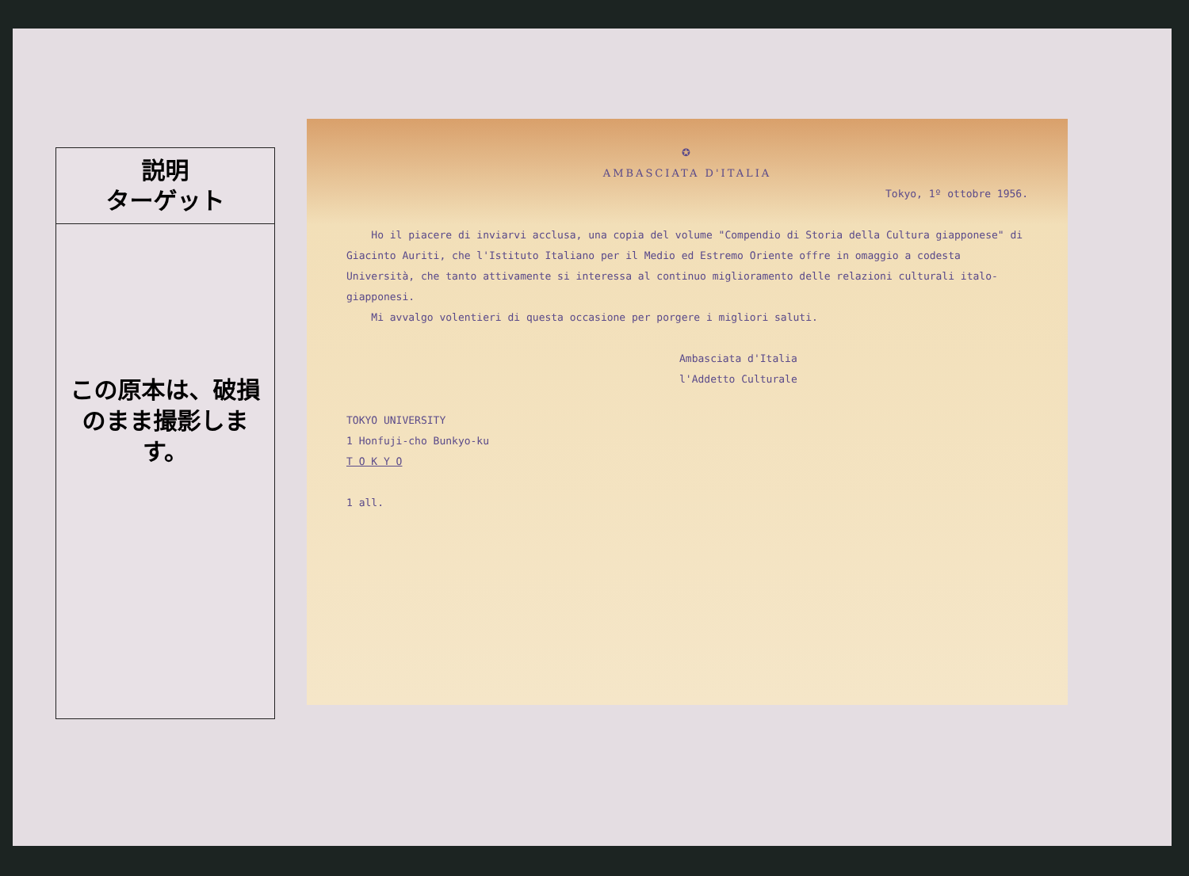説明
ターゲット
この原本は、破損のまま撮影します。
✪
AMBASCIATA D'ITALIA
Tokyo, 1º ottobre 1956.
Ho il piacere di inviarvi acclusa, una copia del volume "Compendio di Storia della Cultura giapponese" di Giacinto Auriti, che l'Istituto Italiano per il Medio ed Estremo Oriente offre in omaggio a codesta Università, che tanto attivamente si interessa al continuo miglioramento delle relazioni culturali italo-giapponesi.
Mi avvalgo volentieri di questa occasione per porgere i migliori saluti.
Ambasciata d'Italia
l'Addetto Culturale
TOKYO UNIVERSITY
1 Honfuji-cho Bunkyo-ku
T O K Y O
1 all.